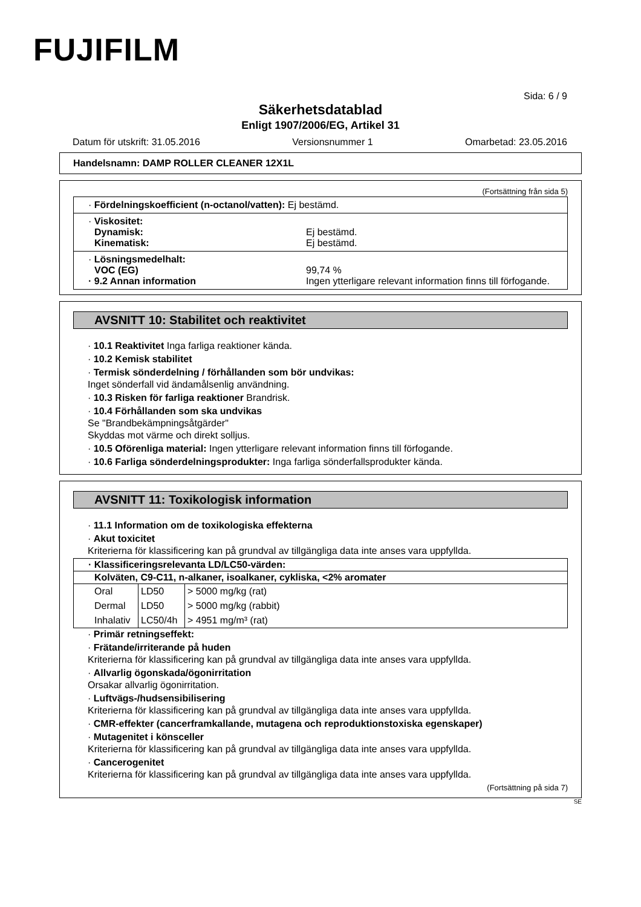FUJIFILM
Sida: 6 / 9
Säkerhetsdatablad
Enligt 1907/2006/EG, Artikel 31
Datum för utskrift: 31.05.2016 Versionsnummer 1 Omarbetad: 23.05.2016
Handelsnamn: DAMP ROLLER CLEANER 12X1L
(Fortsättning från sida 5)
· Fördelningskoefficient (n-octanol/vatten): Ej bestämd.
· Viskositet:
Dynamisk: Ej bestämd. Kinematisk: Ej bestämd.
· Lösningsmedelhalt:
VOC (EG) 99,74 % · 9.2 Annan information Ingen ytterligare relevant information finns till förfogande.
AVSNITT 10: Stabilitet och reaktivitet
· 10.1 Reaktivitet Inga farliga reaktioner kända.
· 10.2 Kemisk stabilitet
· Termisk sönderdelning / förhållanden som bör undvikas:
Inget sönderfall vid ändamålsenlig användning.
· 10.3 Risken för farliga reaktioner Brandrisk.
· 10.4 Förhållanden som ska undvikas
Se "Brandbekämpningsåtgärder"
Skyddas mot värme och direkt solljus.
· 10.5 Oförenliga material: Ingen ytterligare relevant information finns till förfogande.
· 10.6 Farliga sönderdelningsprodukter: Inga farliga sönderfallsprodukter kända.
AVSNITT 11: Toxikologisk information
· 11.1 Information om de toxikologiska effekterna
· Akut toxicitet
Kriterierna för klassificering kan på grundval av tillgängliga data inte anses vara uppfyllda.
| · Klassificeringsrelevanta LD/LC50-värden: | | |
| --- | --- | --- |
| Kolväten, C9-C11, n-alkaner, isoalkaner, cykliska, <2% aromater | | |
| Oral | LD50 | > 5000 mg/kg (rat) |
| Dermal | LD50 | > 5000 mg/kg (rabbit) |
| Inhalativ | LC50/4h | > 4951 mg/m³ (rat) |
· Primär retningseffekt:
· Frätande/irriterande på huden
Kriterierna för klassificering kan på grundval av tillgängliga data inte anses vara uppfyllda.
· Allvarlig ögonskada/ögonirritation
Orsakar allvarlig ögonirritation.
· Luftvägs-/hudsensibilisering
Kriterierna för klassificering kan på grundval av tillgängliga data inte anses vara uppfyllda.
· CMR-effekter (cancerframkallande, mutagena och reproduktionstoxiska egenskaper)
· Mutagenitet i könsceller
Kriterierna för klassificering kan på grundval av tillgängliga data inte anses vara uppfyllda.
· Cancerogenitet
Kriterierna för klassificering kan på grundval av tillgängliga data inte anses vara uppfyllda.
(Fortsättning på sida 7)
SE